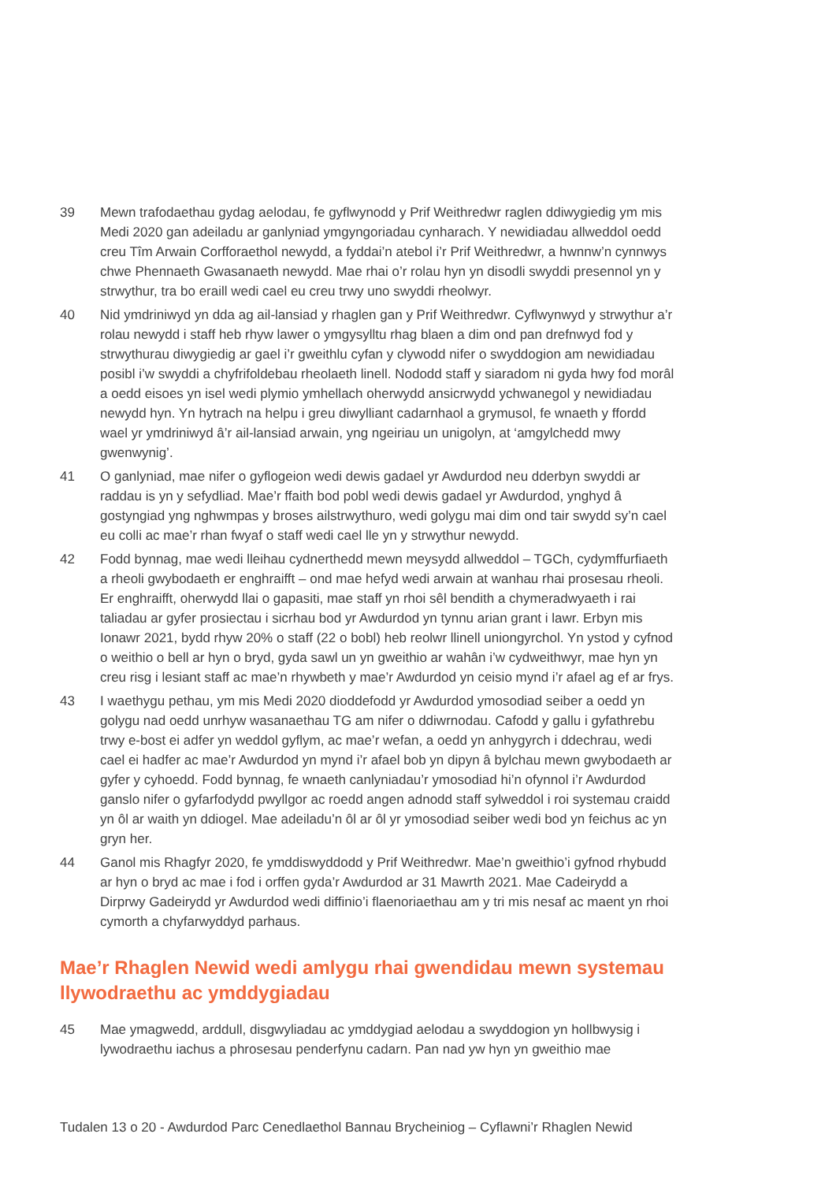39 Mewn trafodaethau gydag aelodau, fe gyflwynodd y Prif Weithredwr raglen ddiwygiedig ym mis Medi 2020 gan adeiladu ar ganlyniad ymgyngoriadau cynharach. Y newidiadau allweddol oedd creu Tîm Arwain Corfforaethol newydd, a fyddai’n atebol i’r Prif Weithredwr, a hwnnw’n cynnwys chwe Phennaeth Gwasanaeth newydd. Mae rhai o’r rolau hyn yn disodli swyddi presennol yn y strwythur, tra bo eraill wedi cael eu creu trwy uno swyddi rheolwyr.
40 Nid ymdriniwyd yn dda ag ail-lansiad y rhaglen gan y Prif Weithredwr. Cyflwynwyd y strwythur a’r rolau newydd i staff heb rhyw lawer o ymgysylltu rhag blaen a dim ond pan drefnwyd fod y strwythurau diwygiedig ar gael i’r gweithlu cyfan y clywodd nifer o swyddogion am newidiadau posibl i’w swyddi a chyfrifoldebau rheolaeth linell. Nododd staff y siaradom ni gyda hwy fod morâl a oedd eisoes yn isel wedi plymio ymhellach oherwydd ansicrwydd ychwanegol y newidiadau newydd hyn. Yn hytrach na helpu i greu diwylliant cadarnhaol a grymusol, fe wnaeth y ffordd wael yr ymdriniwyd â’r ail-lansiad arwain, yng ngeiriau un unigolyn, at ‘amgylchedd mwy gwenwynig’.
41 O ganlyniad, mae nifer o gyflogeion wedi dewis gadael yr Awdurdod neu dderbyn swyddi ar raddau is yn y sefydliad. Mae’r ffaith bod pobl wedi dewis gadael yr Awdurdod, ynghyd â gostyngiad yng nghwmpas y broses ailstrwythuro, wedi golygu mai dim ond tair swydd sy’n cael eu colli ac mae’r rhan fwyaf o staff wedi cael lle yn y strwythur newydd.
42 Fodd bynnag, mae wedi lleihau cydnerthedd mewn meysydd allweddol – TGCh, cydymffurfiaeth a rheoli gwybodaeth er enghraifft – ond mae hefyd wedi arwain at wanhau rhai prosesau rheoli. Er enghraifft, oherwydd llai o gapasiti, mae staff yn rhoi sêl bendith a chymeradwyaeth i rai taliadau ar gyfer prosiectau i sicrhau bod yr Awdurdod yn tynnu arian grant i lawr. Erbyn mis Ionawr 2021, bydd rhyw 20% o staff (22 o bobl) heb reolwr llinell uniongyrchol. Yn ystod y cyfnod o weithio o bell ar hyn o bryd, gyda sawl un yn gweithio ar wahân i’w cydweithwyr, mae hyn yn creu risg i lesiant staff ac mae’n rhywbeth y mae’r Awdurdod yn ceisio mynd i’r afael ag ef ar frys.
43 I waethygu pethau, ym mis Medi 2020 dioddefodd yr Awdurdod ymosodiad seiber a oedd yn golygu nad oedd unrhyw wasanaethau TG am nifer o ddiwrnodau. Cafodd y gallu i gyfathrebu trwy e-bost ei adfer yn weddol gyflym, ac mae’r wefan, a oedd yn anhygyrch i ddechrau, wedi cael ei hadfer ac mae’r Awdurdod yn mynd i’r afael bob yn dipyn â bylchau mewn gwybodaeth ar gyfer y cyhoedd. Fodd bynnag, fe wnaeth canlyniadau’r ymosodiad hi’n ofynnol i’r Awdurdod ganslo nifer o gyfarfodydd pwyllgor ac roedd angen adnodd staff sylweddol i roi systemau craidd yn ôl ar waith yn ddiogel. Mae adeiladu’n ôl ar ôl yr ymosodiad seiber wedi bod yn feichus ac yn gryn her.
44 Ganol mis Rhagfyr 2020, fe ymddiswyddodd y Prif Weithredwr. Mae’n gweithio’i gyfnod rhybudd ar hyn o bryd ac mae i fod i orffen gyda’r Awdurdod ar 31 Mawrth 2021. Mae Cadeirydd a Dirprwy Gadeirydd yr Awdurdod wedi diffinio’i flaenoriaethau am y tri mis nesaf ac maent yn rhoi cymorth a chyfarwyddyd parhaus.
Mae’r Rhaglen Newid wedi amlygu rhai gwendidau mewn systemau llywodraethu ac ymddygiadau
45 Mae ymagwedd, arddull, disgwyliadau ac ymddygiad aelodau a swyddogion yn hollbwysig i lywodraethu iachus a phrosesau penderfynu cadarn. Pan nad yw hyn yn gweithio mae
Tudalen 13 o 20 - Awdurdod Parc Cenedlaethol Bannau Brycheiniog – Cyflawni’r Rhaglen Newid